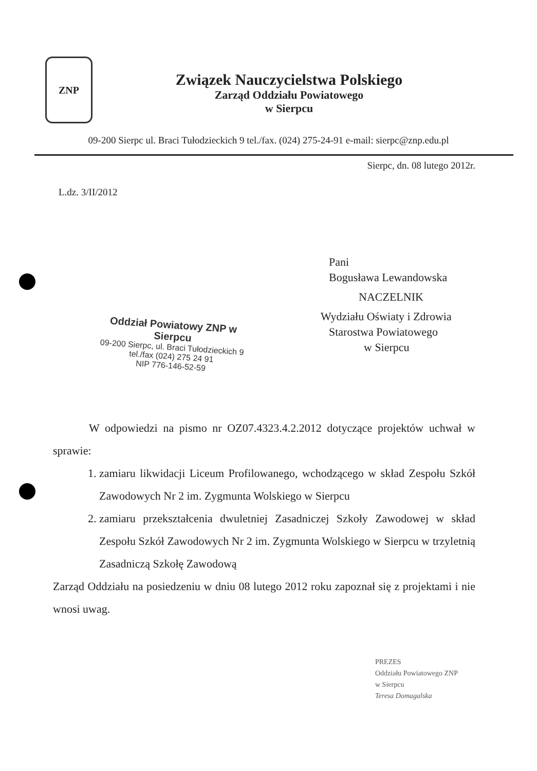ZNP
Związek Nauczycielstwa Polskiego
Zarząd Oddziału Powiatowego
w Sierpcu
09-200 Sierpc ul. Braci Tułodzieckich 9 tel./fax. (024) 275-24-91 e-mail: sierpc@znp.edu.pl
Sierpc, dn. 08 lutego 2012r.
L.dz. 3/II/2012
Pani
Bogusława Lewandowska
NACZELNIK
Wydziału Oświaty i Zdrowia
Starostwa Powiatowego
w Sierpcu
Oddział Powiatowy ZNP w Sierpcu
09-200 Sierpc, ul. Braci Tułodzieckich 9
tel./fax (024) 275 24 91
NIP 776-146-52-59
W odpowiedzi na pismo nr OZ07.4323.4.2.2012 dotyczące projektów uchwał w sprawie:
1. zamiaru likwidacji Liceum Profilowanego, wchodzącego w skład Zespołu Szkół Zawodowych Nr 2 im. Zygmunta Wolskiego w Sierpcu
2. zamiaru przekształcenia dwuletniej Zasadniczej Szkoły Zawodowej w skład Zespołu Szkół Zawodowych Nr 2 im. Zygmunta Wolskiego w Sierpcu w trzyletnią Zasadniczą Szkołę Zawodową
Zarząd Oddziału na posiedzeniu w dniu 08 lutego 2012 roku zapoznał się z projektami i nie wnosi uwag.
PREZES
Oddziału Powiatowego ZNP
w Sierpcu
Teresa Domagalska